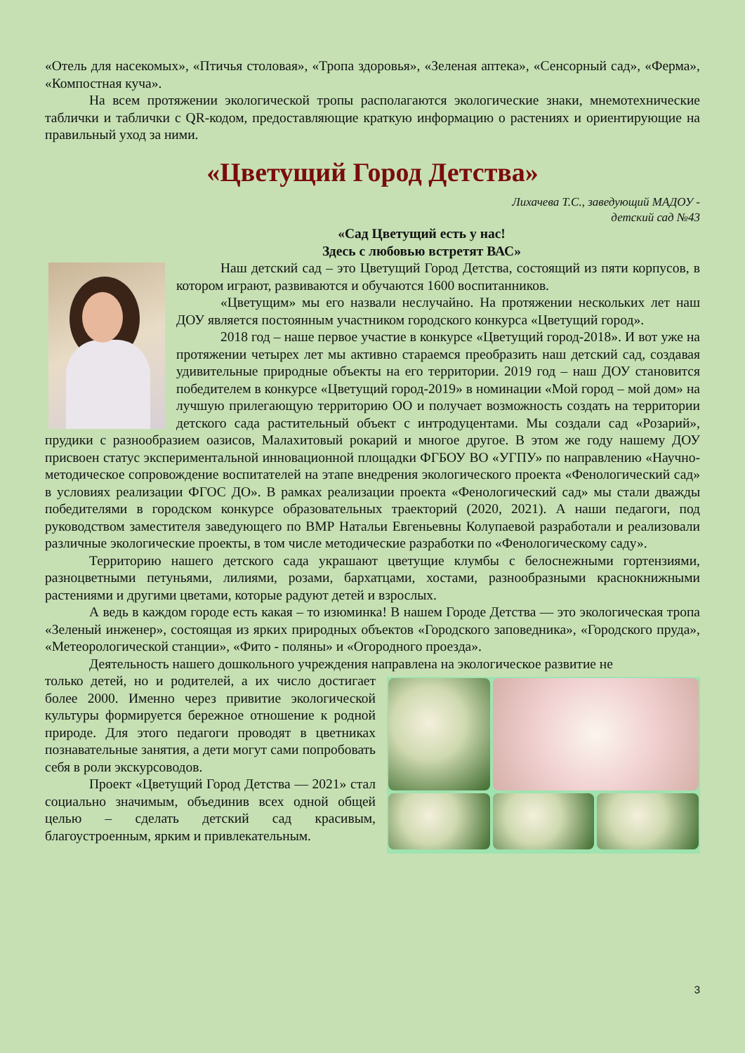«Отель для насекомых», «Птичья столовая», «Тропа здоровья», «Зеленая аптека», «Сенсорный сад», «Ферма», «Компостная куча».
На всем протяжении экологической тропы располагаются экологические знаки, мнемотехнические таблички и таблички с QR-кодом, предоставляющие краткую информацию о растениях и ориентирующие на правильный уход за ними.
«Цветущий Город Детства»
Лихачева Т.С., заведующий МАДОУ -
детский сад №43
«Сад Цветущий есть у нас!
Здесь с любовью встретят ВАС»
Наш детский сад – это Цветущий Город Детства, состоящий из пяти корпусов, в котором играют, развиваются и обучаются 1600 воспитанников.
«Цветущим» мы его назвали неслучайно. На протяжении нескольких лет наш ДОУ является постоянным участником городского конкурса «Цветущий город».
2018 год – наше первое участие в конкурсе «Цветущий город-2018». И вот уже на протяжении четырех лет мы активно стараемся преобразить наш детский сад, создавая удивительные природные объекты на его территории. 2019 год – наш ДОУ становится победителем в конкурсе «Цветущий город-2019» в номинации «Мой город – мой дом» на лучшую прилегающую территорию ОО и получает возможность создать на территории детского сада растительный объект с интродуцентами. Мы создали сад «Розарий», прудики с разнообразием оазисов, Малахитовый рокарий и многое другое. В этом же году нашему ДОУ присвоен статус экспериментальной инновационной площадки ФГБОУ ВО «УГПУ» по направлению «Научно-методическое сопровождение воспитателей на этапе внедрения экологического проекта «Фенологический сад» в условиях реализации ФГОС ДО». В рамках реализации проекта «Фенологический сад» мы стали дважды победителями в городском конкурсе образовательных траекторий (2020, 2021). А наши педагоги, под руководством заместителя заведующего по ВМР Натальи Евгеньевны Колупаевой разработали и реализовали различные экологические проекты, в том числе методические разработки по «Фенологическому саду».
Территорию нашего детского сада украшают цветущие клумбы с белоснежными гортензиями, разноцветными петуньями, лилиями, розами, бархатцами, хостами, разнообразными краснокнижными растениями и другими цветами, которые радуют детей и взрослых.
А ведь в каждом городе есть какая – то изюминка! В нашем Городе Детства — это экологическая тропа «Зеленый инженер», состоящая из ярких природных объектов «Городского заповедника», «Городского пруда», «Метеорологической станции», «Фито - поляны» и «Огородного проезда».
Деятельность нашего дошкольного учреждения направлена на экологическое развитие не
только детей, но и родителей, а их число достигает более 2000. Именно через привитие экологической культуры формируется бережное отношение к родной природе. Для этого педагоги проводят в цветниках познавательные занятия, а дети могут сами попробовать себя в роли экскурсоводов.
Проект «Цветущий Город Детства — 2021» стал социально значимым, объединив всех одной общей целью – сделать детский сад красивым, благоустроенным, ярким и привлекательным.
3